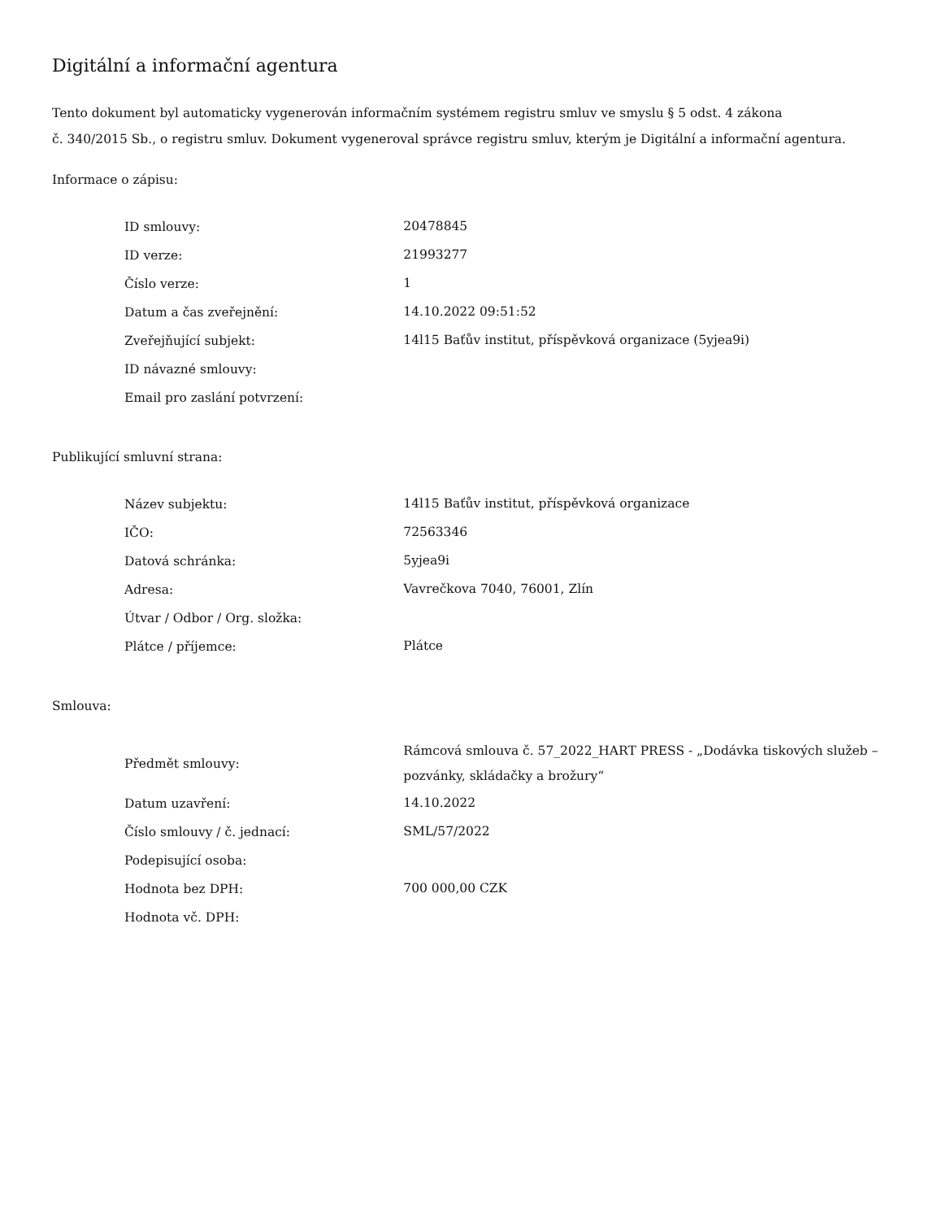Digitální a informační agentura
Tento dokument byl automaticky vygenerován informačním systémem registru smluv ve smyslu § 5 odst. 4 zákona
č. 340/2015 Sb., o registru smluv. Dokument vygeneroval správce registru smluv, kterým je Digitální a informační agentura.
Informace o zápisu:
| ID smlouvy: | 20478845 |
| ID verze: | 21993277 |
| Číslo verze: | 1 |
| Datum a čas zveřejnění: | 14.10.2022 09:51:52 |
| Zveřejňující subjekt: | 14l15 Baťův institut, příspěvková organizace (5yjea9i) |
| ID návazné smlouvy: | |
| Email pro zaslání potvrzení: | |
Publikující smluvní strana:
| Název subjektu: | 14l15 Baťův institut, příspěvková organizace |
| IČO: | 72563346 |
| Datová schránka: | 5yjea9i |
| Adresa: | Vavrečkova 7040, 76001, Zlín |
| Útvar / Odbor / Org. složka: | |
| Plátce / příjemce: | Plátce |
Smlouva:
| Předmět smlouvy: | Rámcová smlouva č. 57_2022_HART PRESS - „Dodávka tiskových služeb – pozvánky, skládačky a brožury“ |
| Datum uzavření: | 14.10.2022 |
| Číslo smlouvy / č. jednací: | SML/57/2022 |
| Podepisující osoba: | |
| Hodnota bez DPH: | 700 000,00 CZK |
| Hodnota vč. DPH: | |